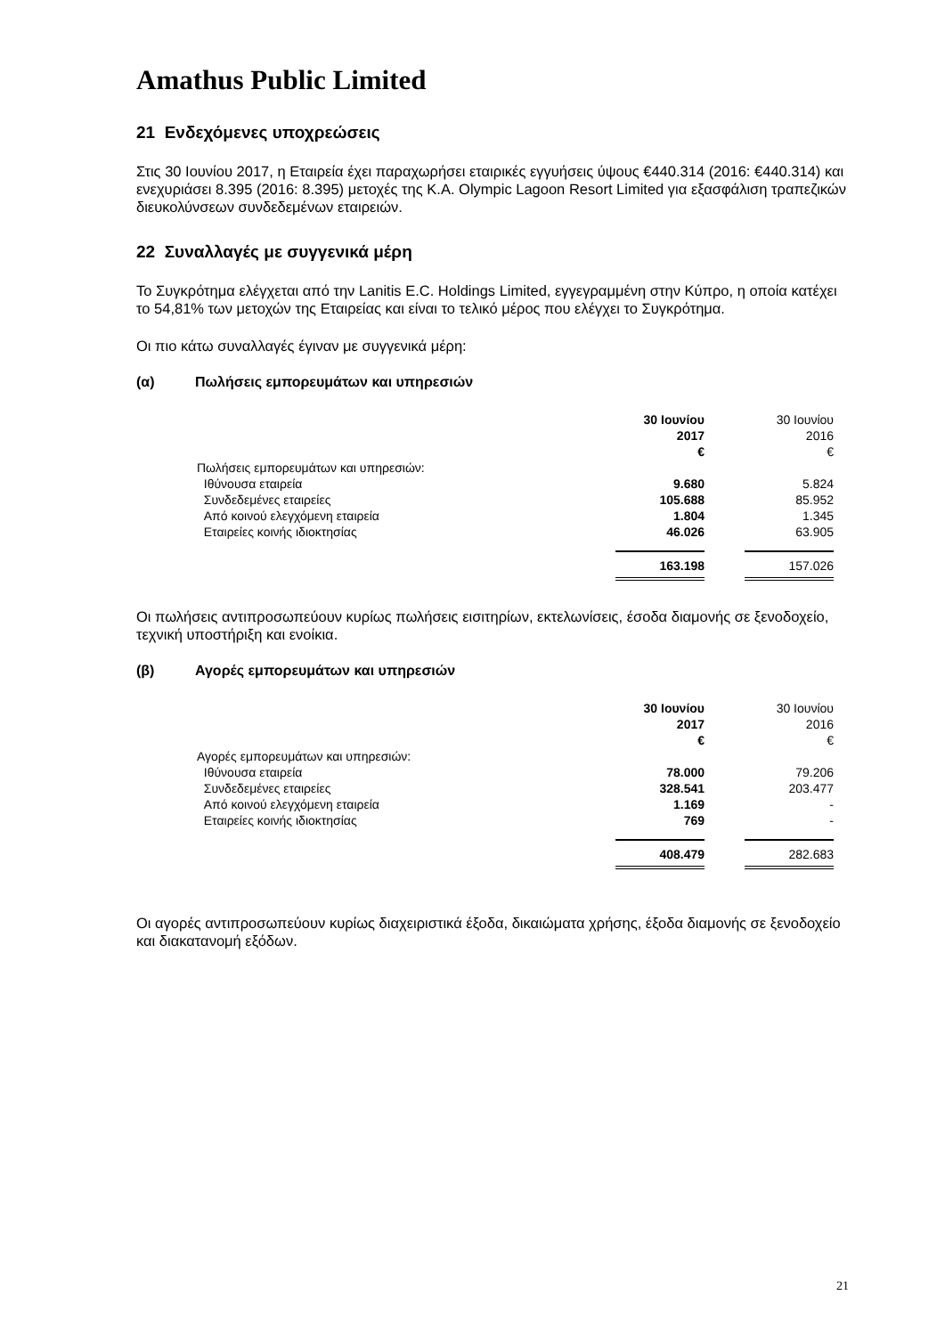Amathus Public Limited
21 Ενδεχόμενες υποχρεώσεις
Στις 30 Ιουνίου 2017, η Εταιρεία έχει παραχωρήσει εταιρικές εγγυήσεις ύψους €440.314 (2016: €440.314) και ενεχυριάσει 8.395 (2016: 8.395) μετοχές της Κ.Α. Olympic Lagoon Resort Limited για εξασφάλιση τραπεζικών διευκολύνσεων συνδεδεμένων εταιρειών.
22 Συναλλαγές με συγγενικά μέρη
Το Συγκρότημα ελέγχεται από την Lanitis E.C. Holdings Limited, εγγεγραμμένη στην Κύπρο, η οποία κατέχει το 54,81% των μετοχών της Εταιρείας και είναι το τελικό μέρος που ελέγχει το Συγκρότημα.
Οι πιο κάτω συναλλαγές έγιναν με συγγενικά μέρη:
(α) Πωλήσεις εμπορευμάτων και υπηρεσιών
| | 30 Ιουνίου 2017 € | | 30 Ιουνίου 2016 € |
| Πωλήσεις εμπορευμάτων και υπηρεσιών: | | | |
| Ιθύνουσα εταιρεία | 9.680 | | 5.824 |
| Συνδεδεμένες εταιρείες | 105.688 | | 85.952 |
| Από κοινού ελεγχόμενη εταιρεία | 1.804 | | 1.345 |
| Εταιρείες κοινής ιδιοκτησίας | 46.026 | | 63.905 |
| | 163.198 | | 157.026 |
Οι πωλήσεις αντιπροσωπεύουν κυρίως πωλήσεις εισιτηρίων, εκτελωνίσεις, έσοδα διαμονής σε ξενοδοχείο, τεχνική υποστήριξη και ενοίκια.
(β) Αγορές εμπορευμάτων και υπηρεσιών
| | 30 Ιουνίου 2017 € | | 30 Ιουνίου 2016 € |
| Αγορές εμπορευμάτων και υπηρεσιών: | | | |
| Ιθύνουσα εταιρεία | 78.000 | | 79.206 |
| Συνδεδεμένες εταιρείες | 328.541 | | 203.477 |
| Από κοινού ελεγχόμενη εταιρεία | 1.169 | | - |
| Εταιρείες κοινής ιδιοκτησίας | 769 | | - |
| | 408.479 | | 282.683 |
Οι αγορές αντιπροσωπεύουν κυρίως διαχειριστικά έξοδα, δικαιώματα χρήσης, έξοδα διαμονής σε ξενοδοχείο και διακατανομή εξόδων.
21